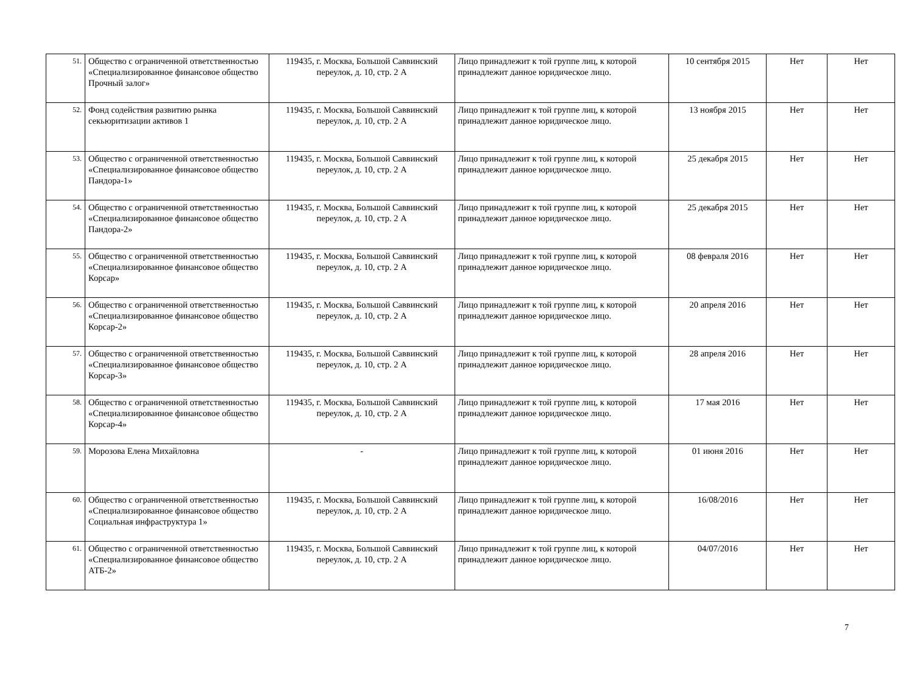| 51. | Общество с ограниченной ответственностью «Специализированное финансовое общество Прочный залог» | 119435, г. Москва, Большой Саввинский переулок, д. 10, стр. 2 А | Лицо принадлежит к той группе лиц, к которой принадлежит данное юридическое лицо. | 10 сентября 2015 | Нет | Нет |
| 52. | Фонд содействия развитию рынка секьюритизации активов 1 | 119435, г. Москва, Большой Саввинский переулок, д. 10, стр. 2 А | Лицо принадлежит к той группе лиц, к которой принадлежит данное юридическое лицо. | 13 ноября 2015 | Нет | Нет |
| 53. | Общество с ограниченной ответственностью «Специализированное финансовое общество Пандора-1» | 119435, г. Москва, Большой Саввинский переулок, д. 10, стр. 2 А | Лицо принадлежит к той группе лиц, к которой принадлежит данное юридическое лицо. | 25 декабря 2015 | Нет | Нет |
| 54. | Общество с ограниченной ответственностью «Специализированное финансовое общество Пандора-2» | 119435, г. Москва, Большой Саввинский переулок, д. 10, стр. 2 А | Лицо принадлежит к той группе лиц, к которой принадлежит данное юридическое лицо. | 25 декабря 2015 | Нет | Нет |
| 55. | Общество с ограниченной ответственностью «Специализированное финансовое общество Корсар» | 119435, г. Москва, Большой Саввинский переулок, д. 10, стр. 2 А | Лицо принадлежит к той группе лиц, к которой принадлежит данное юридическое лицо. | 08 февраля 2016 | Нет | Нет |
| 56. | Общество с ограниченной ответственностью «Специализированное финансовое общество Корсар-2» | 119435, г. Москва, Большой Саввинский переулок, д. 10, стр. 2 А | Лицо принадлежит к той группе лиц, к которой принадлежит данное юридическое лицо. | 20 апреля 2016 | Нет | Нет |
| 57. | Общество с ограниченной ответственностью «Специализированное финансовое общество Корсар-3» | 119435, г. Москва, Большой Саввинский переулок, д. 10, стр. 2 А | Лицо принадлежит к той группе лиц, к которой принадлежит данное юридическое лицо. | 28 апреля 2016 | Нет | Нет |
| 58. | Общество с ограниченной ответственностью «Специализированное финансовое общество Корсар-4» | 119435, г. Москва, Большой Саввинский переулок, д. 10, стр. 2 А | Лицо принадлежит к той группе лиц, к которой принадлежит данное юридическое лицо. | 17 мая 2016 | Нет | Нет |
| 59. | Морозова Елена Михайловна | - | Лицо принадлежит к той группе лиц, к которой принадлежит данное юридическое лицо. | 01 июня 2016 | Нет | Нет |
| 60. | Общество с ограниченной ответственностью «Специализированное финансовое общество Социальная инфраструктура 1» | 119435, г. Москва, Большой Саввинский переулок, д. 10, стр. 2 А | Лицо принадлежит к той группе лиц, к которой принадлежит данное юридическое лицо. | 16/08/2016 | Нет | Нет |
| 61. | Общество с ограниченной ответственностью «Специализированное финансовое общество АТБ-2» | 119435, г. Москва, Большой Саввинский переулок, д. 10, стр. 2 А | Лицо принадлежит к той группе лиц, к которой принадлежит данное юридическое лицо. | 04/07/2016 | Нет | Нет |
7